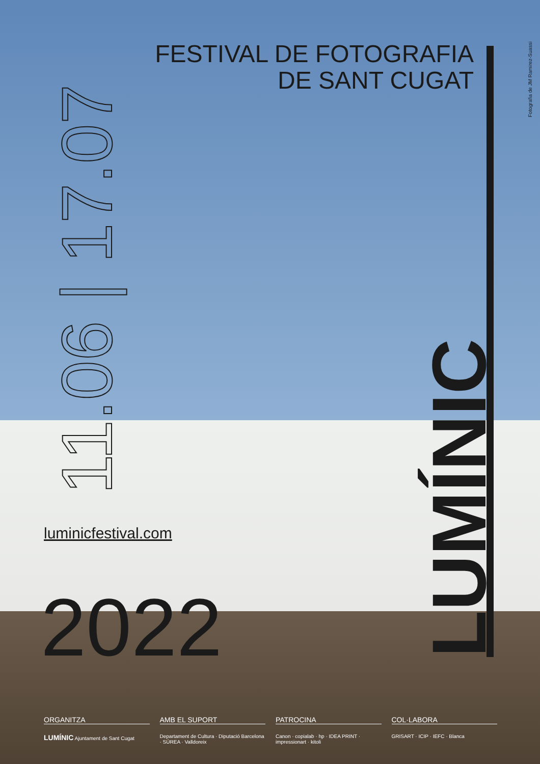FESTIVAL DE FOTOGRAFIA
DE SANT CUGAT
Fotografia de JM Ramirez-Suassi
11.06 | 17.07
luminicfestival.com
2022
LUMÍNIC
ORGANITZA AMB EL SUPORT PATROCINA COL·LABORA
LUMÍNIC Ajuntament de Sant Cugat
Departament de Cultura · Diputació Barcelona · SÚREA · Valldoreix
Canon · copialab · hp · IDEA PRINT · impressionart · kitoli
GRISART · ICIP · IEFC · Blanca